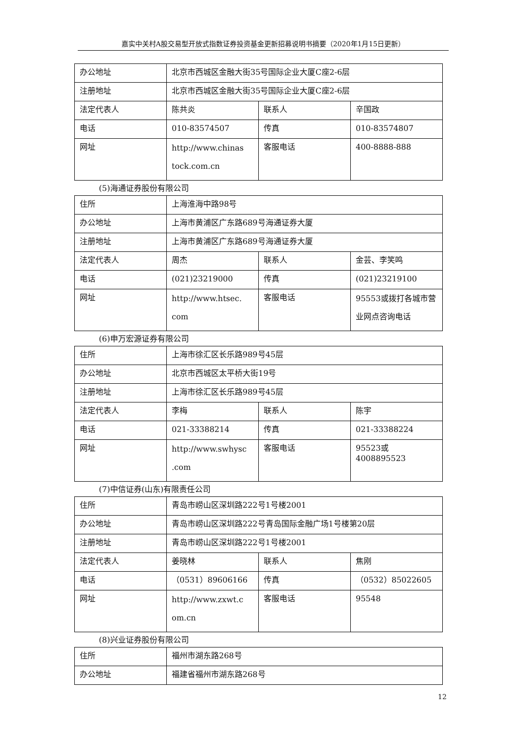嘉实中关村A股交易型开放式指数证券投资基金更新招募说明书摘要（2020年1月15日更新）
| 办公地址 | 北京市西城区金融大街35号国际企业大厦C座2-6层 | | |
| 注册地址 | 北京市西城区金融大街35号国际企业大厦C座2-6层 | | |
| 法定代表人 | 陈共炎 | 联系人 | 辛国政 |
| 电话 | 010-83574507 | 传真 | 010-83574807 |
| 网址 | http://www.chinas tock.com.cn | 客服电话 | 400-8888-888 |
(5)海通证券股份有限公司
| 住所 | 上海淮海中路98号 | | |
| 办公地址 | 上海市黄浦区广东路689号海通证券大厦 | | |
| 注册地址 | 上海市黄浦区广东路689号海通证券大厦 | | |
| 法定代表人 | 周杰 | 联系人 | 金芸、李笑鸣 |
| 电话 | (021)23219000 | 传真 | (021)23219100 |
| 网址 | http://www.htsec. com | 客服电话 | 95553或拨打各城市营业网点咨询电话 |
(6)申万宏源证券有限公司
| 住所 | 上海市徐汇区长乐路989号45层 | | |
| 办公地址 | 北京市西城区太平桥大街19号 | | |
| 注册地址 | 上海市徐汇区长乐路989号45层 | | |
| 法定代表人 | 李梅 | 联系人 | 陈宇 |
| 电话 | 021-33388214 | 传真 | 021-33388224 |
| 网址 | http://www.swhysc .com | 客服电话 | 95523或4008895523 |
(7)中信证券(山东)有限责任公司
| 住所 | 青岛市崂山区深圳路222号1号楼2001 | | |
| 办公地址 | 青岛市崂山区深圳路222号青岛国际金融广场1号楼第20层 | | |
| 注册地址 | 青岛市崂山区深圳路222号1号楼2001 | | |
| 法定代表人 | 姜晓林 | 联系人 | 焦刚 |
| 电话 | （0531）89606166 | 传真 | （0532）85022605 |
| 网址 | http://www.zxwt.c om.cn | 客服电话 | 95548 |
(8)兴业证券股份有限公司
| 住所 | 福州市湖东路268号 |
| 办公地址 | 福建省福州市湖东路268号 |
12